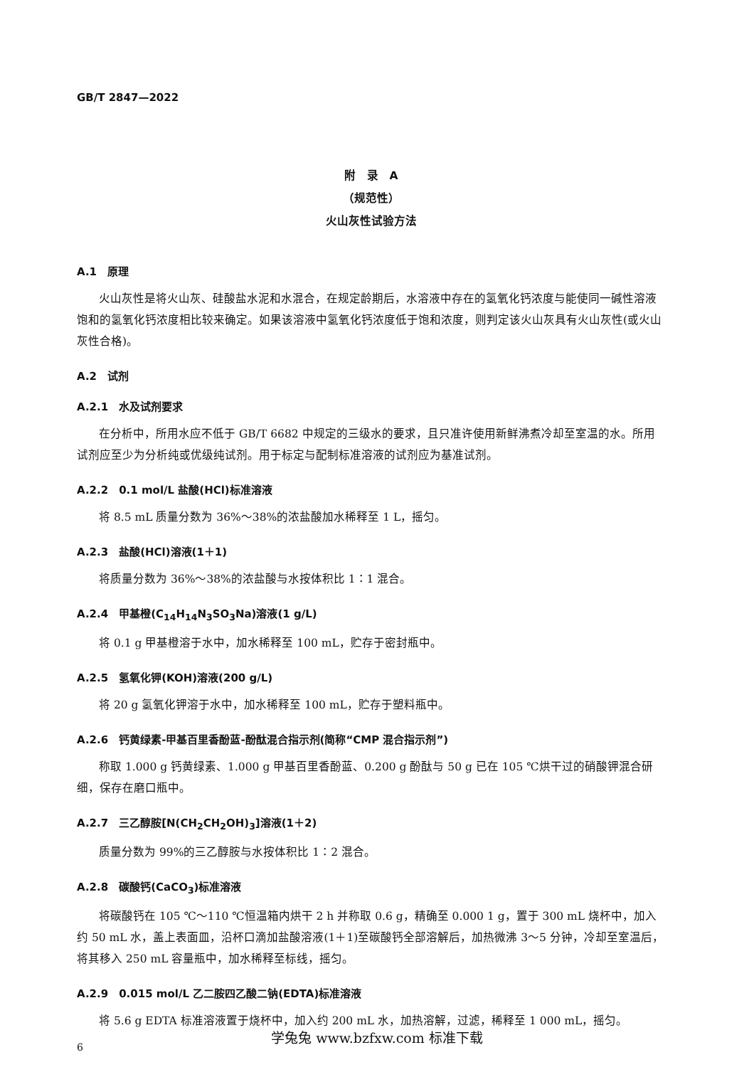GB/T 2847—2022
附　录　A
（规范性）
火山灰性试验方法
A.1　原理
火山灰性是将火山灰、硅酸盐水泥和水混合，在规定龄期后，水溶液中存在的氢氧化钙浓度与能使同一碱性溶液饱和的氢氧化钙浓度相比较来确定。如果该溶液中氢氧化钙浓度低于饱和浓度，则判定该火山灰具有火山灰性(或火山灰性合格)。
A.2　试剂
A.2.1　水及试剂要求
在分析中，所用水应不低于 GB/T 6682 中规定的三级水的要求，且只准许使用新鲜沸煮冷却至室温的水。所用试剂应至少为分析纯或优级纯试剂。用于标定与配制标准溶液的试剂应为基准试剂。
A.2.2　0.1 mol/L 盐酸(HCl)标准溶液
将 8.5 mL 质量分数为 36%～38%的浓盐酸加水稀释至 1 L，摇匀。
A.2.3　盐酸(HCl)溶液(1＋1)
将质量分数为 36%～38%的浓盐酸与水按体积比 1∶1 混合。
A.2.4　甲基橙(C<sub>14</sub>H<sub>14</sub>N<sub>3</sub>SO<sub>3</sub>Na)溶液(1 g/L)
将 0.1 g 甲基橙溶于水中，加水稀释至 100 mL，贮存于密封瓶中。
A.2.5　氢氧化钾(KOH)溶液(200 g/L)
将 20 g 氢氧化钾溶于水中，加水稀释至 100 mL，贮存于塑料瓶中。
A.2.6　钙黄绿素-甲基百里香酚蓝-酚酞混合指示剂(简称“CMP 混合指示剂”)
称取 1.000 g 钙黄绿素、1.000 g 甲基百里香酚蓝、0.200 g 酚酞与 50 g 已在 105 ℃烘干过的硝酸钾混合研细，保存在磨口瓶中。
A.2.7　三乙醇胺[N(CH<sub>2</sub>CH<sub>2</sub>OH)<sub>3</sub>]溶液(1＋2)
质量分数为 99%的三乙醇胺与水按体积比 1∶2 混合。
A.2.8　碳酸钙(CaCO<sub>3</sub>)标准溶液
将碳酸钙在 105 ℃～110 ℃恒温箱内烘干 2 h 并称取 0.6 g，精确至 0.000 1 g，置于 300 mL 烧杯中，加入约 50 mL 水，盖上表面皿，沿杯口滴加盐酸溶液(1＋1)至碳酸钙全部溶解后，加热微沸 3～5 分钟，冷却至室温后，将其移入 250 mL 容量瓶中，加水稀释至标线，摇匀。
A.2.9　0.015 mol/L 乙二胺四乙酸二钠(EDTA)标准溶液
将 5.6 g EDTA 标准溶液置于烧杯中，加入约 200 mL 水，加热溶解，过滤，稀释至 1 000 mL，摇匀。
6
学兔兔 www.bzfxw.com 标准下载